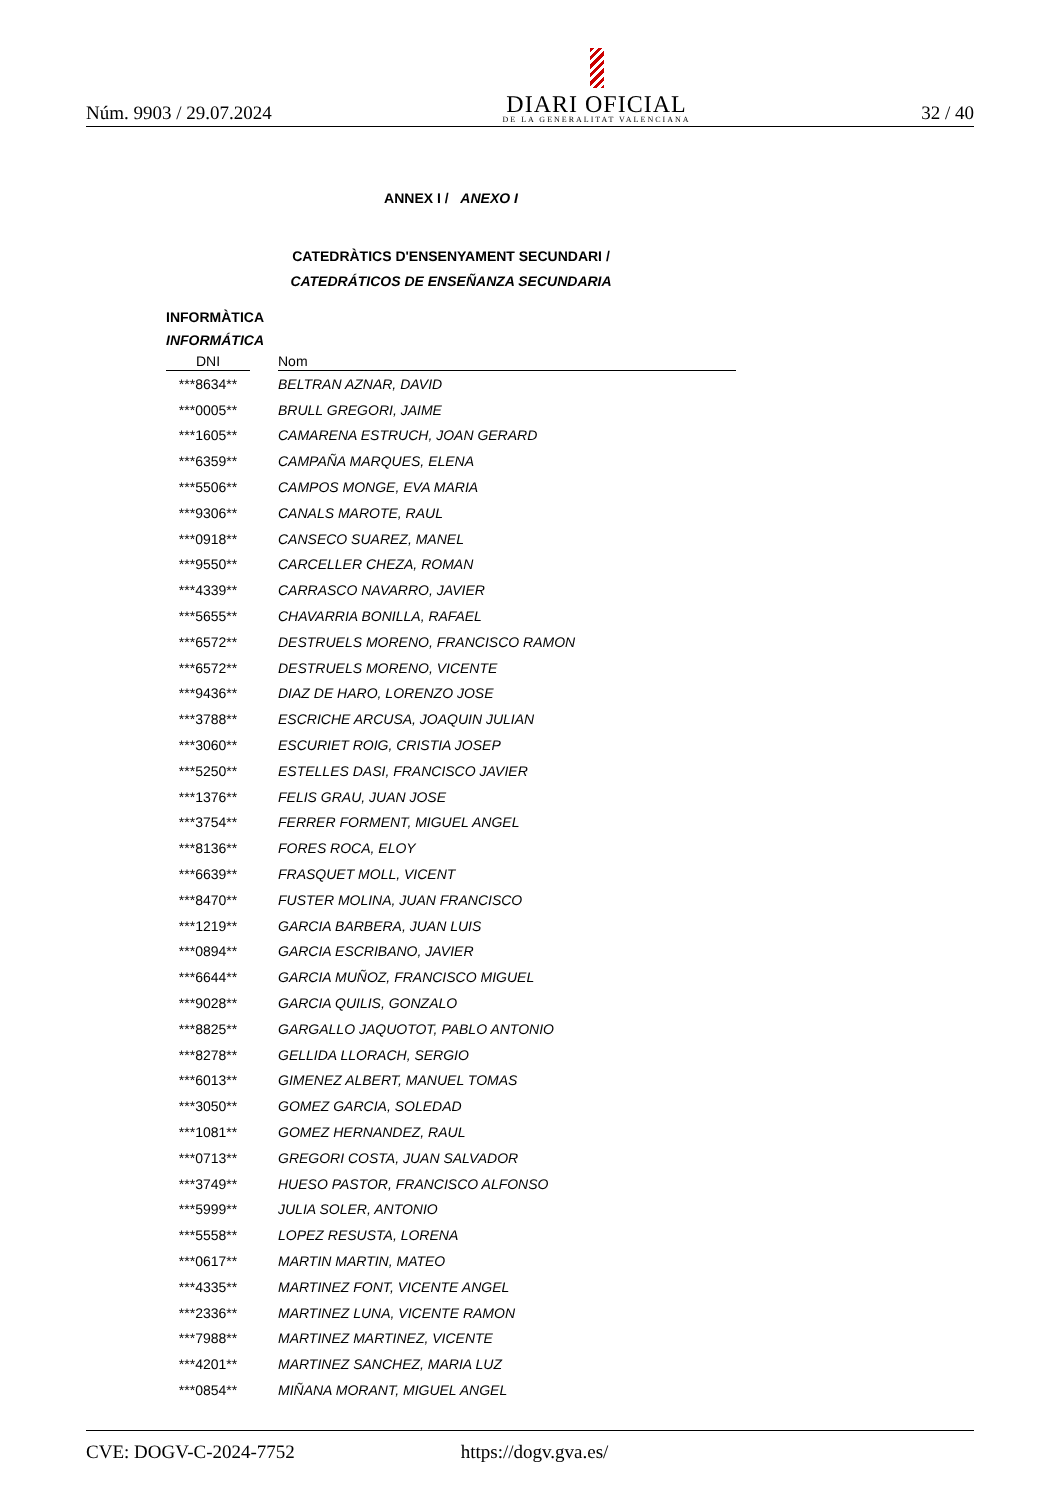Núm. 9903 / 29.07.2024
DIARI OFICIAL
DE LA GENERALITAT VALENCIANA
32 / 40
ANNEX I / ANEXO I
CATEDRÀTICS D'ENSENYAMENT SECUNDARI /
CATEDRÁTICOS DE ENSEÑANZA SECUNDARIA
INFORMÀTICA
INFORMÁTICA
| DNI | | Nom |
| --- | --- | --- |
| ***8634** | | BELTRAN AZNAR, DAVID |
| ***0005** | | BRULL GREGORI, JAIME |
| ***1605** | | CAMARENA ESTRUCH, JOAN GERARD |
| ***6359** | | CAMPAÑA MARQUES, ELENA |
| ***5506** | | CAMPOS MONGE, EVA MARIA |
| ***9306** | | CANALS MAROTE, RAUL |
| ***0918** | | CANSECO SUAREZ, MANEL |
| ***9550** | | CARCELLER CHEZA, ROMAN |
| ***4339** | | CARRASCO NAVARRO, JAVIER |
| ***5655** | | CHAVARRIA BONILLA, RAFAEL |
| ***6572** | | DESTRUELS MORENO, FRANCISCO RAMON |
| ***6572** | | DESTRUELS MORENO, VICENTE |
| ***9436** | | DIAZ DE HARO, LORENZO JOSE |
| ***3788** | | ESCRICHE ARCUSA, JOAQUIN JULIAN |
| ***3060** | | ESCURIET ROIG, CRISTIA JOSEP |
| ***5250** | | ESTELLES DASI, FRANCISCO JAVIER |
| ***1376** | | FELIS GRAU, JUAN JOSE |
| ***3754** | | FERRER FORMENT, MIGUEL ANGEL |
| ***8136** | | FORES ROCA, ELOY |
| ***6639** | | FRASQUET MOLL, VICENT |
| ***8470** | | FUSTER MOLINA, JUAN FRANCISCO |
| ***1219** | | GARCIA BARBERA, JUAN LUIS |
| ***0894** | | GARCIA ESCRIBANO, JAVIER |
| ***6644** | | GARCIA MUÑOZ, FRANCISCO MIGUEL |
| ***9028** | | GARCIA QUILIS, GONZALO |
| ***8825** | | GARGALLO JAQUOTOT, PABLO ANTONIO |
| ***8278** | | GELLIDA LLORACH, SERGIO |
| ***6013** | | GIMENEZ ALBERT, MANUEL TOMAS |
| ***3050** | | GOMEZ GARCIA, SOLEDAD |
| ***1081** | | GOMEZ HERNANDEZ, RAUL |
| ***0713** | | GREGORI COSTA, JUAN SALVADOR |
| ***3749** | | HUESO PASTOR, FRANCISCO ALFONSO |
| ***5999** | | JULIA SOLER, ANTONIO |
| ***5558** | | LOPEZ RESUSTA, LORENA |
| ***0617** | | MARTIN MARTIN, MATEO |
| ***4335** | | MARTINEZ FONT, VICENTE ANGEL |
| ***2336** | | MARTINEZ LUNA, VICENTE RAMON |
| ***7988** | | MARTINEZ MARTINEZ, VICENTE |
| ***4201** | | MARTINEZ SANCHEZ, MARIA LUZ |
| ***0854** | | MIÑANA MORANT, MIGUEL ANGEL |
CVE: DOGV-C-2024-7752 https://dogv.gva.es/